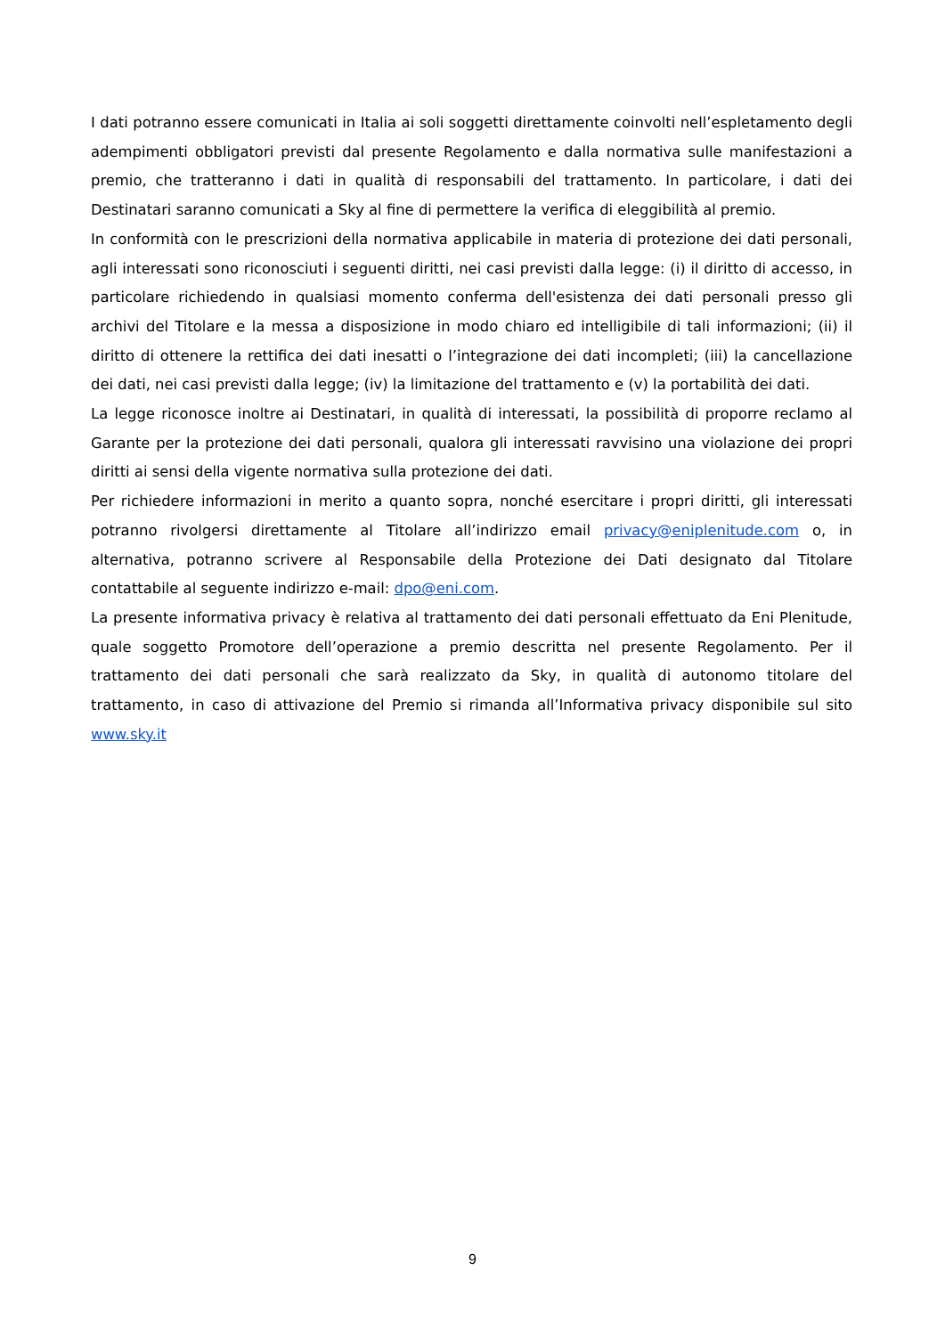I dati potranno essere comunicati in Italia ai soli soggetti direttamente coinvolti nell’espletamento degli adempimenti obbligatori previsti dal presente Regolamento e dalla normativa sulle manifestazioni a premio, che tratteranno i dati in qualità di responsabili del trattamento. In particolare, i dati dei Destinatari saranno comunicati a Sky al fine di permettere la verifica di eleggibilità al premio.
In conformità con le prescrizioni della normativa applicabile in materia di protezione dei dati personali, agli interessati sono riconosciuti i seguenti diritti, nei casi previsti dalla legge: (i) il diritto di accesso, in particolare richiedendo in qualsiasi momento conferma dell'esistenza dei dati personali presso gli archivi del Titolare e la messa a disposizione in modo chiaro ed intelligibile di tali informazioni; (ii) il diritto di ottenere la rettifica dei dati inesatti o l’integrazione dei dati incompleti; (iii) la cancellazione dei dati, nei casi previsti dalla legge; (iv) la limitazione del trattamento e (v) la portabilità dei dati.
La legge riconosce inoltre ai Destinatari, in qualità di interessati, la possibilità di proporre reclamo al Garante per la protezione dei dati personali, qualora gli interessati ravvisino una violazione dei propri diritti ai sensi della vigente normativa sulla protezione dei dati.
Per richiedere informazioni in merito a quanto sopra, nonché esercitare i propri diritti, gli interessati potranno rivolgersi direttamente al Titolare all’indirizzo email privacy@eniplenitude.com o, in alternativa, potranno scrivere al Responsabile della Protezione dei Dati designato dal Titolare contattabile al seguente indirizzo e-mail: dpo@eni.com.
La presente informativa privacy è relativa al trattamento dei dati personali effettuato da Eni Plenitude, quale soggetto Promotore dell’operazione a premio descritta nel presente Regolamento. Per il trattamento dei dati personali che sarà realizzato da Sky, in qualità di autonomo titolare del trattamento, in caso di attivazione del Premio si rimanda all’Informativa privacy disponibile sul sito www.sky.it
9